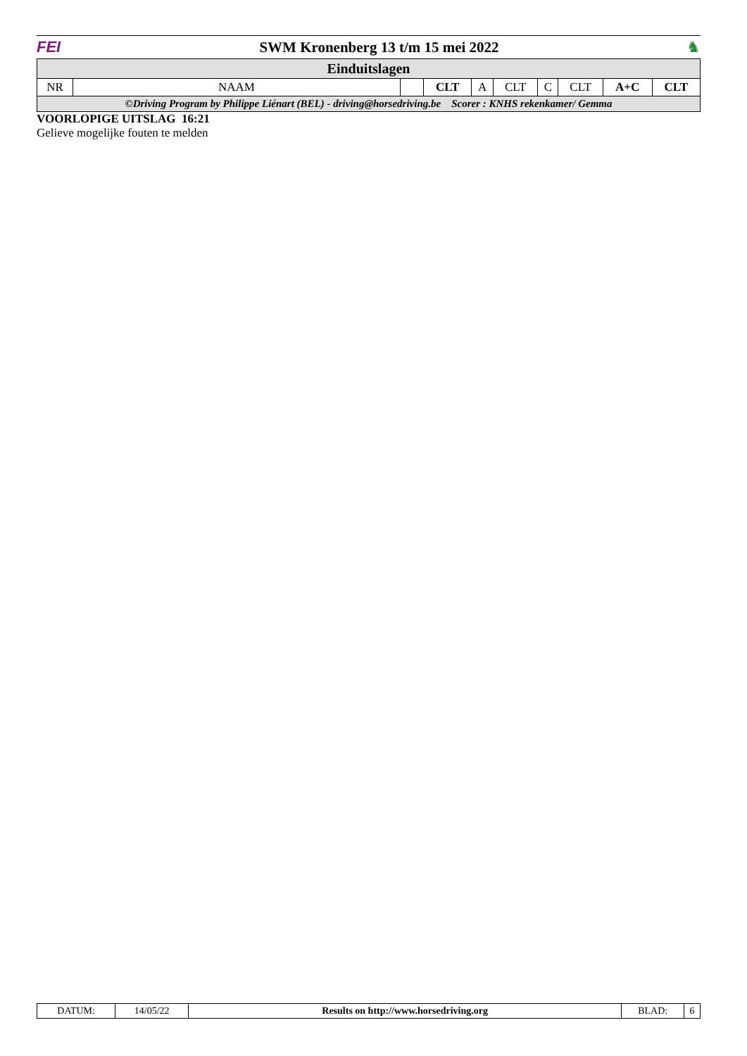FEI
SWM Kronenberg 13 t/m 15 mei 2022
♞
| Einduitslagen | | | | | | | | | |
| --- | --- | --- | --- | --- | --- | --- | --- | --- | --- |
| NR | NAAM | | CLT | A | CLT | C | CLT | A+C | CLT |
| ©Driving Program by Philippe Liénart (BEL) - driving@horsedriving.be Scorer : KNHS rekenkamer/ Gemma | | | | | | | | | |
VOORLOPIGE UITSLAG 16:21
Gelieve mogelijke fouten te melden
| DATUM: | 14/05/22 | Results on http://www.horsedriving.org | BLAD: | 6 |